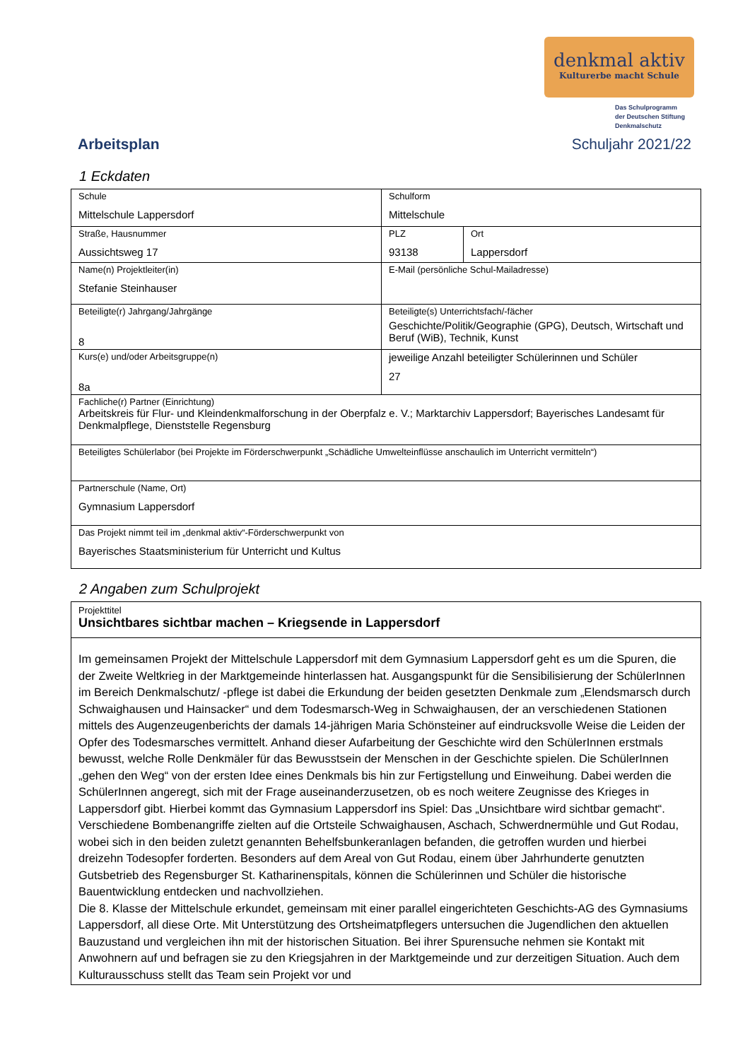denkmal aktiv
Kulturerbe macht Schule
Das Schulprogramm
der Deutschen Stiftung
Denkmalschutz
Arbeitsplan Schuljahr 2021/22
1 Eckdaten
| Schule Mittelschule Lappersdorf | Schulform Mittelschule | |
| Straße, Hausnummer Aussichtsweg 17 | PLZ 93138 | Ort Lappersdorf |
| Name(n) Projektleiter(in) Stefanie Steinhauser | E-Mail (persönliche Schul-Mailadresse) | |
| Beteiligte(r) Jahrgang/Jahrgänge 8 | Beteiligte(s) Unterrichtsfach/-fächer Geschichte/Politik/Geographie (GPG), Deutsch, Wirtschaft und Beruf (WiB), Technik, Kunst | |
| Kurs(e) und/oder Arbeitsgruppe(n) 8a | jeweilige Anzahl beteiligter Schülerinnen und Schüler 27 | |
| Fachliche(r) Partner (Einrichtung) Arbeitskreis für Flur- und Kleindenkmalforschung in der Oberpfalz e. V.; Marktarchiv Lappersdorf; Bayerisches Landesamt für Denkmalpflege, Dienststelle Regensburg | | |
| Beteiligtes Schülerlabor (bei Projekte im Förderschwerpunkt „Schädliche Umwelteinflüsse anschaulich im Unterricht vermitteln“) | | |
| Partnerschule (Name, Ort) Gymnasium Lappersdorf | | |
| Das Projekt nimmt teil im „denkmal aktiv“-Förderschwerpunkt von Bayerisches Staatsministerium für Unterricht und Kultus | | |
2 Angaben zum Schulprojekt
| Projekttitel Unsichtbares sichtbar machen – Kriegsende in Lappersdorf |
| Im gemeinsamen Projekt der Mittelschule Lappersdorf mit dem Gymnasium Lappersdorf geht es um die Spuren, die der Zweite Weltkrieg in der Marktgemeinde hinterlassen hat. Ausgangspunkt für die Sensibilisierung der SchülerInnen im Bereich Denkmalschutz/ -pflege ist dabei die Erkundung der beiden gesetzten Denkmale zum „Elendsmarsch durch Schwaighausen und Hainsacker“ und dem Todesmarsch-Weg in Schwaighausen, der an verschiedenen Stationen mittels des Augenzeugenberichts der damals 14-jährigen Maria Schönsteiner auf eindrucksvolle Weise die Leiden der Opfer des Todesmarsches vermittelt. Anhand dieser Aufarbeitung der Geschichte wird den SchülerInnen erstmals bewusst, welche Rolle Denkmäler für das Bewusstsein der Menschen in der Geschichte spielen. Die SchülerInnen „gehen den Weg“ von der ersten Idee eines Denkmals bis hin zur Fertigstellung und Einweihung. Dabei werden die SchülerInnen angeregt, sich mit der Frage auseinanderzusetzen, ob es noch weitere Zeugnisse des Krieges in Lappersdorf gibt. Hierbei kommt das Gymnasium Lappersdorf ins Spiel: Das „Unsichtbare wird sichtbar gemacht“. Verschiedene Bombenangriffe zielten auf die Ortsteile Schwaighausen, Aschach, Schwerdnermühle und Gut Rodau, wobei sich in den beiden zuletzt genannten Behelfsbunkeranlagen befanden, die getroffen wurden und hierbei dreizehn Todesopfer forderten. Besonders auf dem Areal von Gut Rodau, einem über Jahrhunderte genutzten Gutsbetrieb des Regensburger St. Katharinenspitals, können die Schülerinnen und Schüler die historische Bauentwicklung entdecken und nachvollziehen. Die 8. Klasse der Mittelschule erkundet, gemeinsam mit einer parallel eingerichteten Geschichts-AG des Gymnasiums Lappersdorf, all diese Orte. Mit Unterstützung des Ortsheimatpflegers untersuchen die Jugendlichen den aktuellen Bauzustand und vergleichen ihn mit der historischen Situation. Bei ihrer Spurensuche nehmen sie Kontakt mit Anwohnern auf und befragen sie zu den Kriegsjahren in der Marktgemeinde und zur derzeitigen Situation. Auch dem Kulturausschuss stellt das Team sein Projekt vor und |